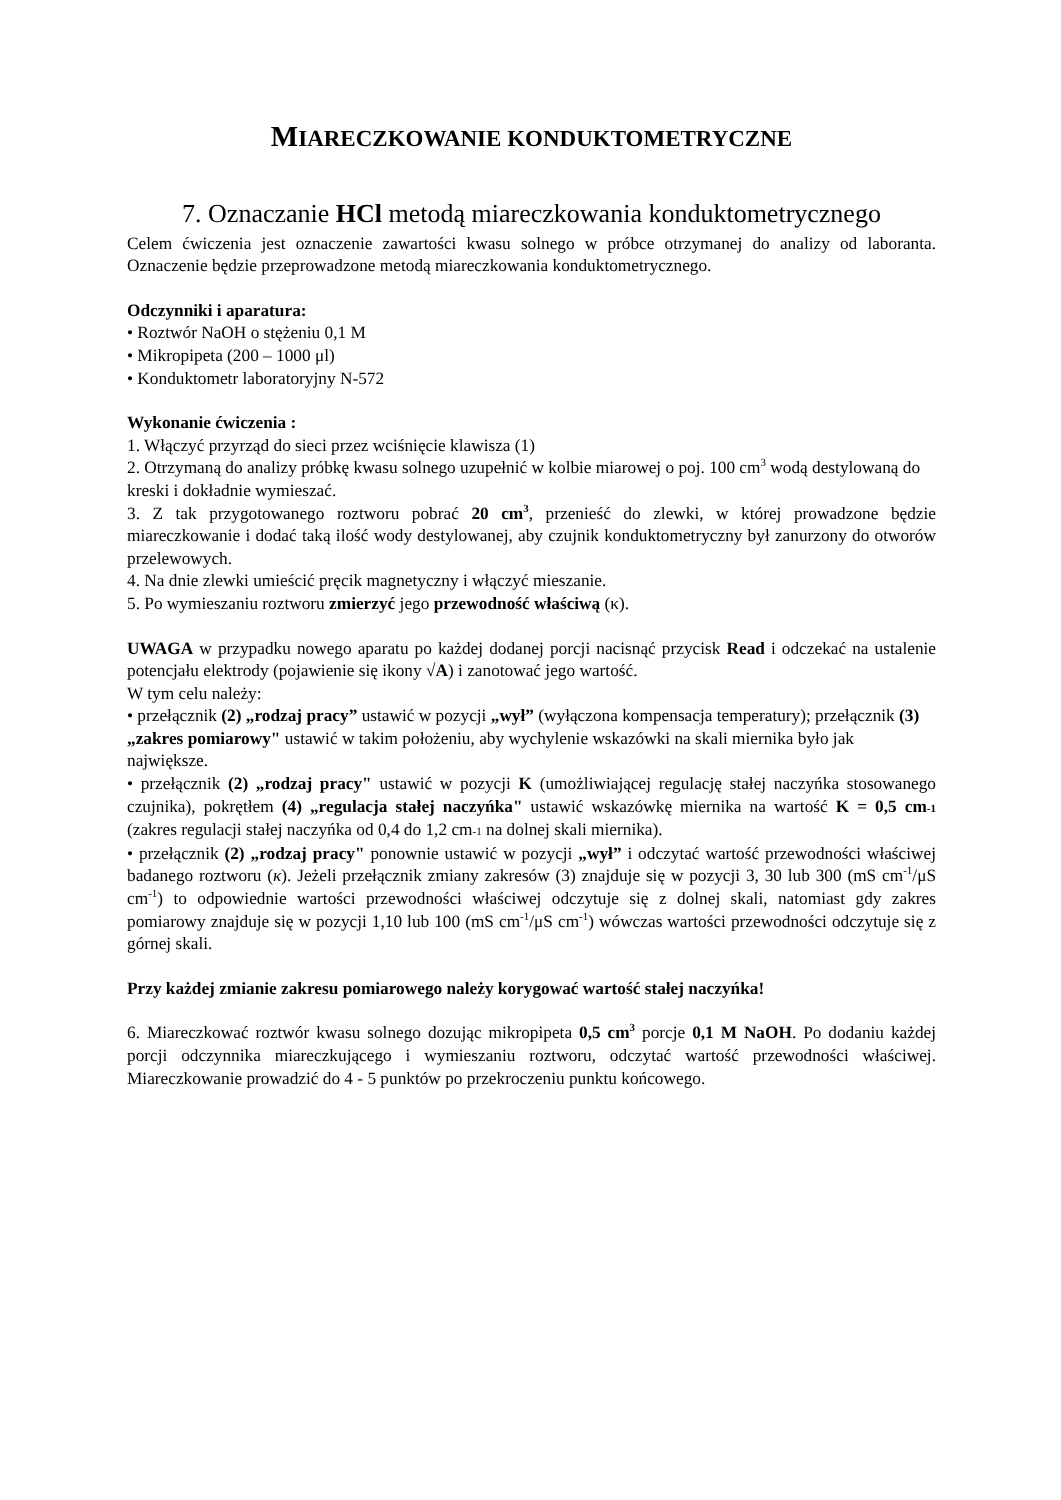MIARECZKOWANIE KONDUKTOMETRYCZNE
7. Oznaczanie HCl metodą miareczkowania konduktometrycznego
Celem ćwiczenia jest oznaczenie zawartości kwasu solnego w próbce otrzymanej do analizy od laboranta. Oznaczenie będzie przeprowadzone metodą miareczkowania konduktometrycznego.
Odczynniki i aparatura:
• Roztwór NaOH o stężeniu 0,1 M
• Mikropipeta (200 – 1000 μl)
• Konduktometr laboratoryjny N-572
Wykonanie ćwiczenia :
1. Włączyć przyrząd do sieci przez wciśnięcie klawisza (1)
2. Otrzymaną do analizy próbkę kwasu solnego uzupełnić w kolbie miarowej o poj. 100 cm<sup>3</sup> wodą destylowaną do kreski i dokładnie wymieszać.
3. Z tak przygotowanego roztworu pobrać 20 cm<sup>3</sup>, przenieść do zlewki, w której prowadzone będzie miareczkowanie i dodać taką ilość wody destylowanej, aby czujnik konduktometryczny był zanurzony do otworów przelewowych.
4. Na dnie zlewki umieścić pręcik magnetyczny i włączyć mieszanie.
5. Po wymieszaniu roztworu zmierzyć jego przewodność właściwą (κ).
UWAGA w przypadku nowego aparatu po każdej dodanej porcji nacisnąć przycisk Read i odczekać na ustalenie potencjału elektrody (pojawienie się ikony √A) i zanotować jego wartość.
W tym celu należy:
• przełącznik (2) „rodzaj pracy” ustawić w pozycji „wył” (wyłączona kompensacja temperatury); przełącznik (3) „zakres pomiarowy" ustawić w takim położeniu, aby wychylenie wskazówki na skali miernika było jak największe.
• przełącznik (2) „rodzaj pracy" ustawić w pozycji K (umożliwiającej regulację stałej naczyńka stosowanego czujnika), pokrętłem (4) „regulacja stałej naczyńka" ustawić wskazówkę miernika na wartość K = 0,5 cm-1 (zakres regulacji stałej naczyńka od 0,4 do 1,2 cm-1 na dolnej skali miernika).
• przełącznik (2) „rodzaj pracy" ponownie ustawić w pozycji „wył” i odczytać wartość przewodności właściwej badanego roztworu (κ). Jeżeli przełącznik zmiany zakresów (3) znajduje się w pozycji 3, 30 lub 300 (mS cm<sup>-1</sup>/μS cm<sup>-1</sup>) to odpowiednie wartości przewodności właściwej odczytuje się z dolnej skali, natomiast gdy zakres pomiarowy znajduje się w pozycji 1,10 lub 100 (mS cm<sup>-1</sup>/μS cm<sup>-1</sup>) wówczas wartości przewodności odczytuje się z górnej skali.
Przy każdej zmianie zakresu pomiarowego należy korygować wartość stałej naczyńka!
6. Miareczkować roztwór kwasu solnego dozując mikropipeta 0,5 cm<sup>3</sup> porcje 0,1 M NaOH. Po dodaniu każdej porcji odczynnika miareczkującego i wymieszaniu roztworu, odczytać wartość przewodności właściwej. Miareczkowanie prowadzić do 4 - 5 punktów po przekroczeniu punktu końcowego.